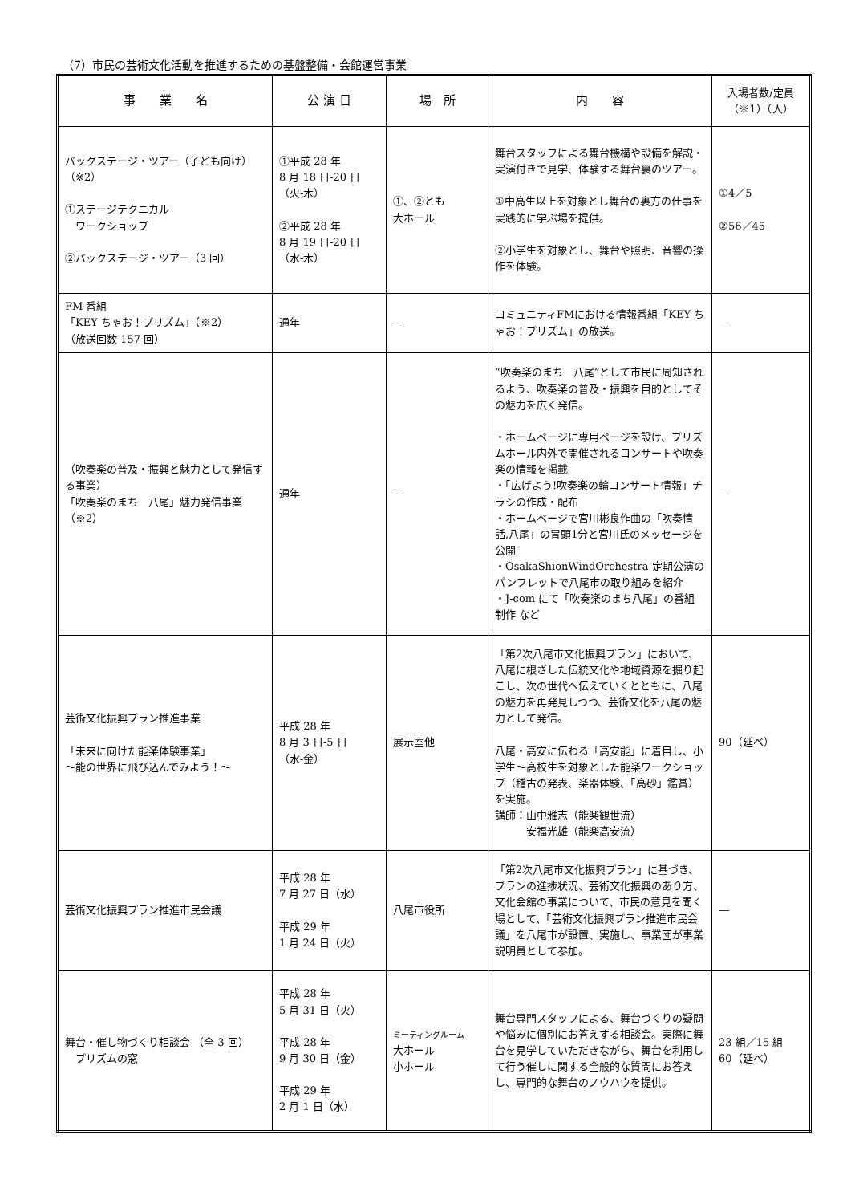（7）市民の芸術文化活動を推進するための基盤整備・会館運営事業
| 事 業 名 | 公 演 日 | 場 所 | 内 容 | 入場者数/定員 （※1）（人） |
| --- | --- | --- | --- | --- |
| バックステージ・ツアー（子ども向け） （※2） ①ステージテクニカル ワークショップ ②バックステージ・ツアー（3 回） | ①平成 28 年 8 月 18 日-20 日 （火-木） ②平成 28 年 8 月 19 日-20 日 （水-木） | ①、②とも 大ホール | 舞台スタッフによる舞台機構や設備を解説・実演付きで見学、体験する舞台裏のツアー。 ①中高生以上を対象とし舞台の裏方の仕事を実践的に学ぶ場を提供。 ②小学生を対象とし、舞台や照明、音響の操作を体験。 | ①4／5 ②56／45 |
| FM 番組 「KEY ちゃお！プリズム」（※2） （放送回数 157 回） | 通年 | ― | コミュニティFMにおける情報番組「KEY ちゃお！プリズム」の放送。 | ― |
| （吹奏楽の普及・振興と魅力として発信する事業） 「吹奏楽のまち 八尾」魅力発信事業（※2） | 通年 | ― | “吹奏楽のまち 八尾”として市民に周知されるよう、吹奏楽の普及・振興を目的としてその魅力を広く発信。 ・ホームページに専用ページを設け、プリズムホール内外で開催されるコンサートや吹奏楽の情報を掲載 ・「広げよう!吹奏楽の輪コンサート情報」チラシの作成・配布 ・ホームページで宮川彬良作曲の「吹奏情話,八尾」の冒頭1分と宮川氏のメッセージを公開 ・OsakaShionWindOrchestra 定期公演のパンフレットで八尾市の取り組みを紹介 ・J-com にて「吹奏楽のまち八尾」の番組制作 など | ― |
| 芸術文化振興プラン推進事業 「未来に向けた能楽体験事業」 ～能の世界に飛び込んでみよう！～ | 平成 28 年 8 月 3 日-5 日 （水-金） | 展示室他 | 「第2次八尾市文化振興プラン」において、八尾に根ざした伝統文化や地域資源を掘り起こし、次の世代へ伝えていくとともに、八尾の魅力を再発見しつつ、芸術文化を八尾の魅力として発信。 八尾・高安に伝わる「高安能」に着目し、小学生～高校生を対象とした能楽ワークショップ（稽古の発表、楽器体験、「高砂」鑑賞）を実施。 講師：山中雅志（能楽観世流） 安福光雄（能楽高安流） | 90（延べ） |
| 芸術文化振興プラン推進市民会議 | 平成 28 年 7 月 27 日（水） 平成 29 年 1 月 24 日（火） | 八尾市役所 | 「第2次八尾市文化振興プラン」に基づき、プランの進捗状況、芸術文化振興のあり方、文化会館の事業について、市民の意見を聞く場として、「芸術文化振興プラン推進市民会議」を八尾市が設置、実施し、事業団が事業説明員として参加。 | ― |
| 舞台・催し物づくり相談会 （全 3 回） プリズムの窓 | 平成 28 年 5 月 31 日（火） 平成 28 年 9 月 30 日（金） 平成 29 年 2 月 1 日（水） | ミーティングルーム 大ホール 小ホール | 舞台専門スタッフによる、舞台づくりの疑問や悩みに個別にお答えする相談会。実際に舞台を見学していただきながら、舞台を利用して行う催しに関する全般的な質問にお答えし、専門的な舞台のノウハウを提供。 | 23 組／15 組 60（延べ） |